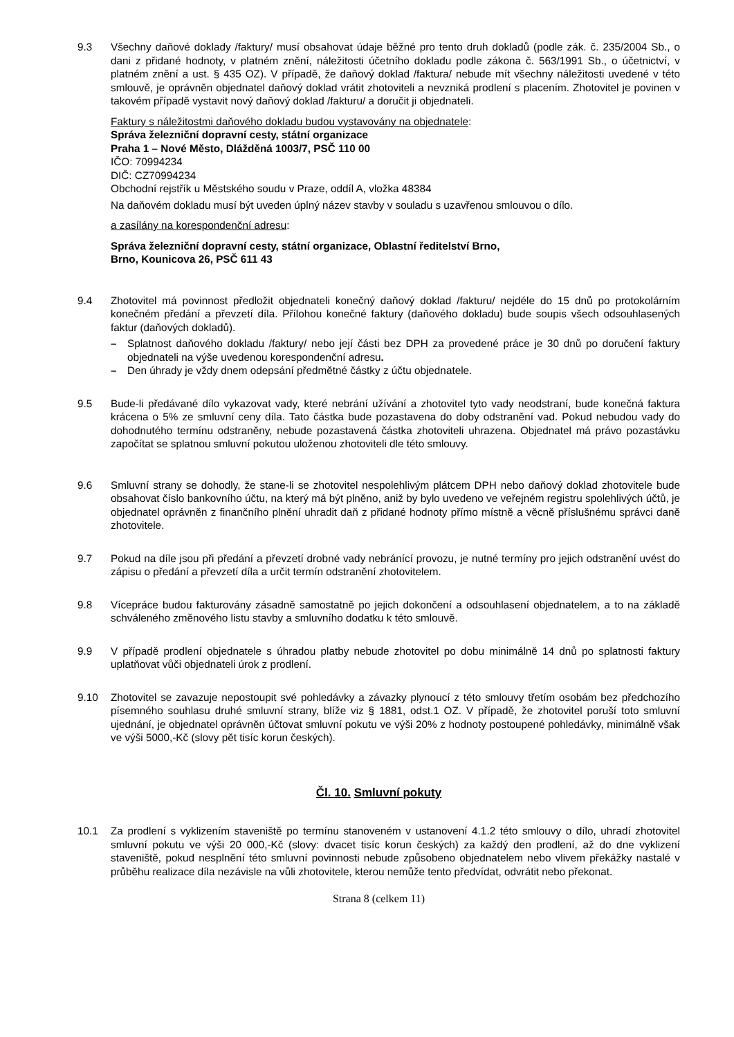9.3 Všechny daňové doklady /faktury/ musí obsahovat údaje běžné pro tento druh dokladů (podle zák. č. 235/2004 Sb., o dani z přidané hodnoty, v platném znění, náležitosti účetního dokladu podle zákona č. 563/1991 Sb., o účetnictví, v platném znění a ust. § 435 OZ). V případě, že daňový doklad /faktura/ nebude mít všechny náležitosti uvedené v této smlouvě, je oprávněn objednatel daňový doklad vrátit zhotoviteli a nevzniká prodlení s placením. Zhotovitel je povinen v takovém případě vystavit nový daňový doklad /fakturu/ a doručit ji objednateli.
Faktury s náležitostmi daňového dokladu budou vystavovány na objednatele:
Správa železniční dopravní cesty, státní organizace
Praha 1 – Nové Město, Dlážděná 1003/7, PSČ 110 00
IČO: 70994234
DIČ: CZ70994234
Obchodní rejstřík u Městského soudu v Praze, oddíl A, vložka 48384
Na daňovém dokladu musí být uveden úplný název stavby v souladu s uzavřenou smlouvou o dílo.
a zasílány na korespondenční adresu:
Správa železniční dopravní cesty, státní organizace, Oblastní ředitelství Brno,
Brno, Kounicova 26, PSČ 611 43
9.4 Zhotovitel má povinnost předložit objednateli konečný daňový doklad /fakturu/ nejdéle do 15 dnů po protokolárním konečném předání a převzetí díla. Přílohou konečné faktury (daňového dokladu) bude soupis všech odsouhlasených faktur (daňových dokladů).
– Splatnost daňového dokladu /faktury/ nebo její části bez DPH za provedené práce je 30 dnů po doručení faktury objednateli na výše uvedenou korespondenční adresu.
– Den úhrady je vždy dnem odepsání předmětné částky z účtu objednatele.
9.5 Bude-li předávané dílo vykazovat vady, které nebrání užívání a zhotovitel tyto vady neodstraní, bude konečná faktura krácena o 5% ze smluvní ceny díla. Tato částka bude pozastavena do doby odstranění vad. Pokud nebudou vady do dohodnutého termínu odstraněny, nebude pozastavená částka zhotoviteli uhrazena. Objednatel má právo pozastávku započítat se splatnou smluvní pokutou uloženou zhotoviteli dle této smlouvy.
9.6 Smluvní strany se dohodly, že stane-li se zhotovitel nespolehlivým plátcem DPH nebo daňový doklad zhotovitele bude obsahovat číslo bankovního účtu, na který má být plněno, aniž by bylo uvedeno ve veřejném registru spolehlivých účtů, je objednatel oprávněn z finančního plnění uhradit daň z přidané hodnoty přímo místně a věcně příslušnému správci daně zhotovitele.
9.7 Pokud na díle jsou při předání a převzetí drobné vady nebránící provozu, je nutné termíny pro jejich odstranění uvést do zápisu o předání a převzetí díla a určit termín odstranění zhotovitelem.
9.8 Vícepráce budou fakturovány zásadně samostatně po jejich dokončení a odsouhlasení objednatelem, a to na základě schváleného změnového listu stavby a smluvního dodatku k této smlouvě.
9.9 V případě prodlení objednatele s úhradou platby nebude zhotovitel po dobu minimálně 14 dnů po splatnosti faktury uplatňovat vůči objednateli úrok z prodlení.
9.10 Zhotovitel se zavazuje nepostoupit své pohledávky a závazky plynoucí z této smlouvy třetím osobám bez předchozího písemného souhlasu druhé smluvní strany, blíže viz § 1881, odst.1 OZ. V případě, že zhotovitel poruší toto smluvní ujednání, je objednatel oprávněn účtovat smluvní pokutu ve výši 20% z hodnoty postoupené pohledávky, minimálně však ve výši 5000,-Kč (slovy pět tisíc korun českých).
Čl. 10. Smluvní pokuty
10.1 Za prodlení s vyklizením staveniště po termínu stanoveném v ustanovení 4.1.2 této smlouvy o dílo, uhradí zhotovitel smluvní pokutu ve výši 20 000,-Kč (slovy: dvacet tisíc korun českých) za každý den prodlení, až do dne vyklizení staveniště, pokud nesplnění této smluvní povinnosti nebude způsobeno objednatelem nebo vlivem překážky nastalé v průběhu realizace díla nezávisle na vůli zhotovitele, kterou nemůže tento předvídat, odvrátit nebo překonat.
Strana 8 (celkem 11)